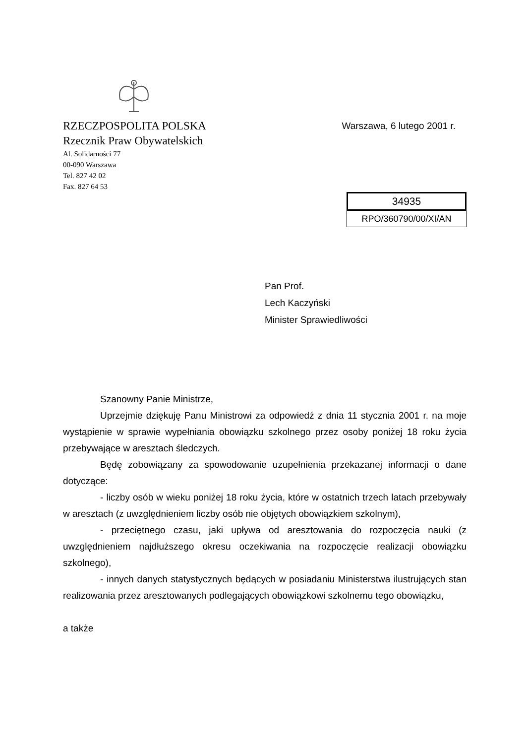RZECZPOSPOLITA POLSKA
Warszawa, 6 lutego 2001 r.
Rzecznik Praw Obywatelskich
Al. Solidarności 77
00-090 Warszawa
Tel. 827 42 02
Fax. 827 64 53
34935
RPO/360790/00/XI/AN
Pan Prof.
Lech Kaczyński
Minister Sprawiedliwości
Szanowny Panie Ministrze,
Uprzejmie dziękuję Panu Ministrowi za odpowiedź z dnia 11 stycznia 2001 r. na moje wystąpienie w sprawie wypełniania obowiązku szkolnego przez osoby poniżej 18 roku życia przebywające w aresztach śledczych.
Będę zobowiązany za spowodowanie uzupełnienia przekazanej informacji o dane dotyczące:
- liczby osób w wieku poniżej 18 roku życia, które w ostatnich trzech latach przebywały w aresztach (z uwzględnieniem liczby osób nie objętych obowiązkiem szkolnym),
- przeciętnego czasu, jaki upływa od aresztowania do rozpoczęcia nauki (z uwzględnieniem najdłuższego okresu oczekiwania na rozpoczęcie realizacji obowiązku szkolnego),
- innych danych statystycznych będących w posiadaniu Ministerstwa ilustrujących stan realizowania przez aresztowanych podlegających obowiązkowi szkolnemu tego obowiązku,
a także